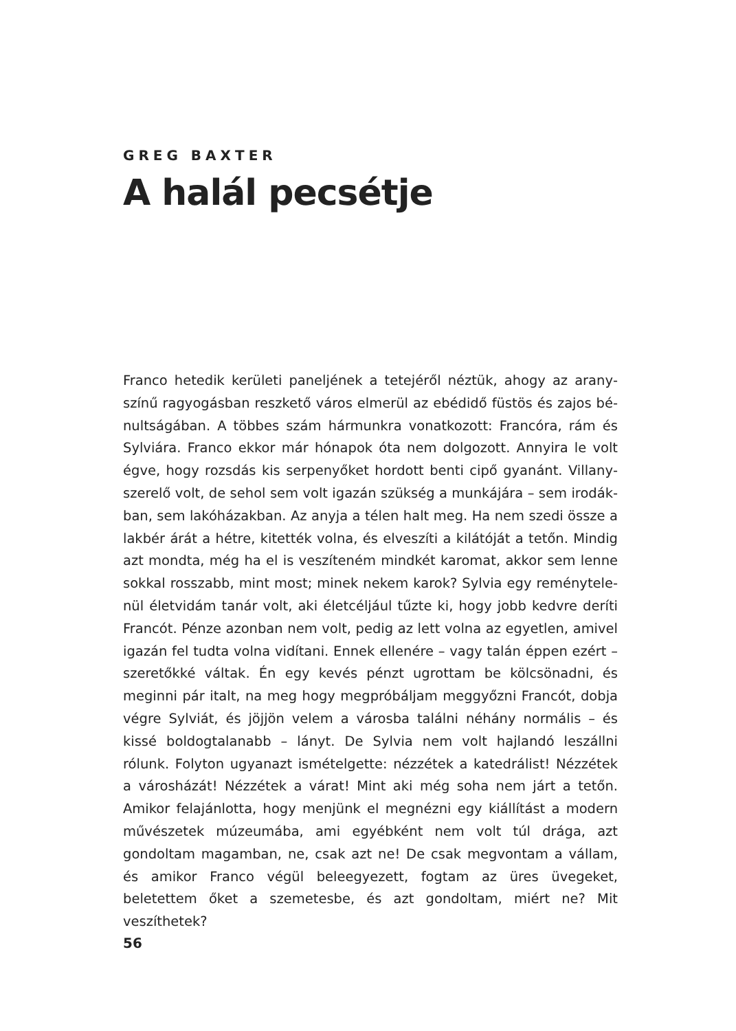GREG BAXTER
A halál pecsétje
Franco hetedik kerületi paneljének a tetejéről néztük, ahogy az arany­színű ragyogásban reszkető város elmerül az ebédidő füstös és zajos bé­nultságában. A többes szám hármunkra vonatkozott: Francóra, rám és Sylviára. Franco ekkor már hónapok óta nem dolgozott. Annyira le volt égve, hogy rozsdás kis serpenyőket hordott benti cipő gyanánt. Villany­szerelő volt, de sehol sem volt igazán szükség a munkájára – sem irodák­ban, sem lakóházakban. Az anyja a télen halt meg. Ha nem szedi össze a lakbér árát a hétre, kitették volna, és elveszíti a kilátóját a tetőn. Mindig azt mondta, még ha el is veszíteném mindkét karomat, akkor sem lenne sokkal rosszabb, mint most; minek nekem karok? Sylvia egy reménytele­nül életvidám tanár volt, aki életcéljául tűzte ki, hogy jobb kedvre deríti Francót. Pénze azonban nem volt, pedig az lett volna az egyetlen, ami­vel igazán fel tudta volna vidítani. Ennek ellenére – vagy talán éppen ezért – szeretőkké váltak. Én egy kevés pénzt ugrottam be kölcsönadni, és meginni pár italt, na meg hogy megpróbáljam meggyőzni Francót, dobja végre Sylviát, és jöjjön velem a városba találni néhány normális – és kissé boldogtalanabb – lányt. De Sylvia nem volt hajlandó leszállni rólunk. Folyton ugyanazt ismételgette: nézzétek a katedrálist! Nézzétek a városházát! Nézzétek a várat! Mint aki még soha nem járt a tetőn. Amikor felajánlotta, hogy menjünk el megnézni egy kiállítást a modern művé­szetek múzeumába, ami egyébként nem volt túl drága, azt gondoltam magamban, ne, csak azt ne! De csak megvontam a vállam, és amikor Franco végül beleegyezett, fogtam az üres üvegeket, beletettem őket a szemetesbe, és azt gondoltam, miért ne? Mit veszíthetek?
56